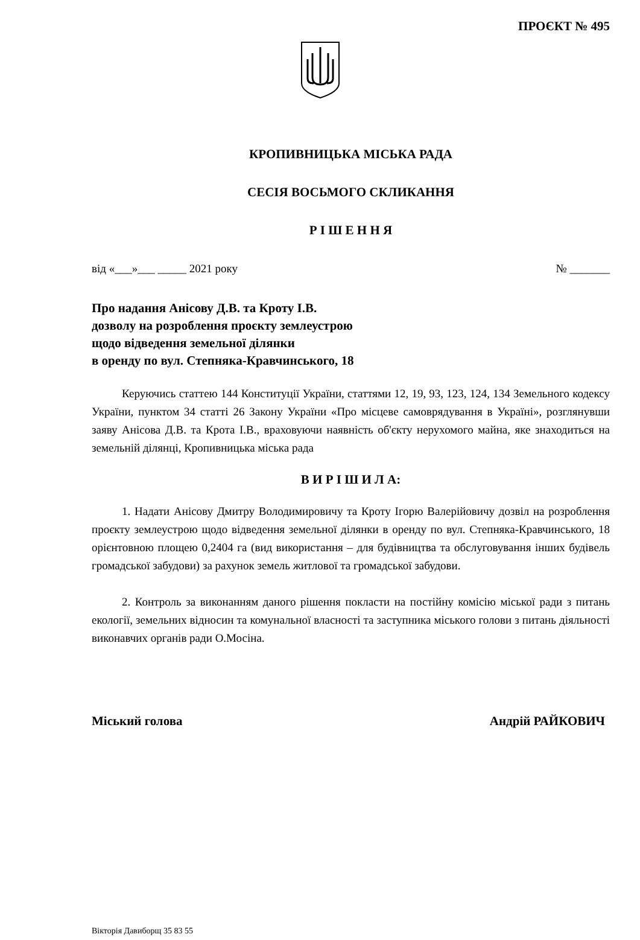ПРОЄКТ № 495
КРОПИВНИЦЬКА МІСЬКА РАДА
СЕСІЯ ВОСЬМОГО СКЛИКАННЯ
Р І Ш Е Н Н Я
від «___»___ _____ 2021 року № _______
Про надання Анісову Д.В. та Кроту І.В.
дозволу на розроблення проєкту землеустрою
щодо відведення земельної ділянки
в оренду по вул. Степняка-Кравчинського, 18
Керуючись статтею 144 Конституції України, статтями 12, 19, 93, 123, 124, 134 Земельного кодексу України, пунктом 34 статті 26 Закону України «Про місцеве самоврядування в Україні», розглянувши заяву Анісова Д.В. та Крота І.В., враховуючи наявність об'єкту нерухомого майна, яке знаходиться на земельній ділянці, Кропивницька міська рада
В И Р І Ш И Л А:
1. Надати Анісову Дмитру Володимировичу та Кроту Ігорю Валерійовичу дозвіл на розроблення проєкту землеустрою щодо відведення земельної ділянки в оренду по вул. Степняка-Кравчинського, 18 орієнтовною площею 0,2404 га (вид використання – для будівництва та обслуговування інших будівель громадської забудови) за рахунок земель житлової та громадської забудови.
2. Контроль за виконанням даного рішення покласти на постійну комісію міської ради з питань екології, земельних відносин та комунальної власності та заступника міського голови з питань діяльності виконавчих органів ради О.Мосіна.
Міський голова Андрій РАЙКОВИЧ
Вікторія Давиборщ 35 83 55